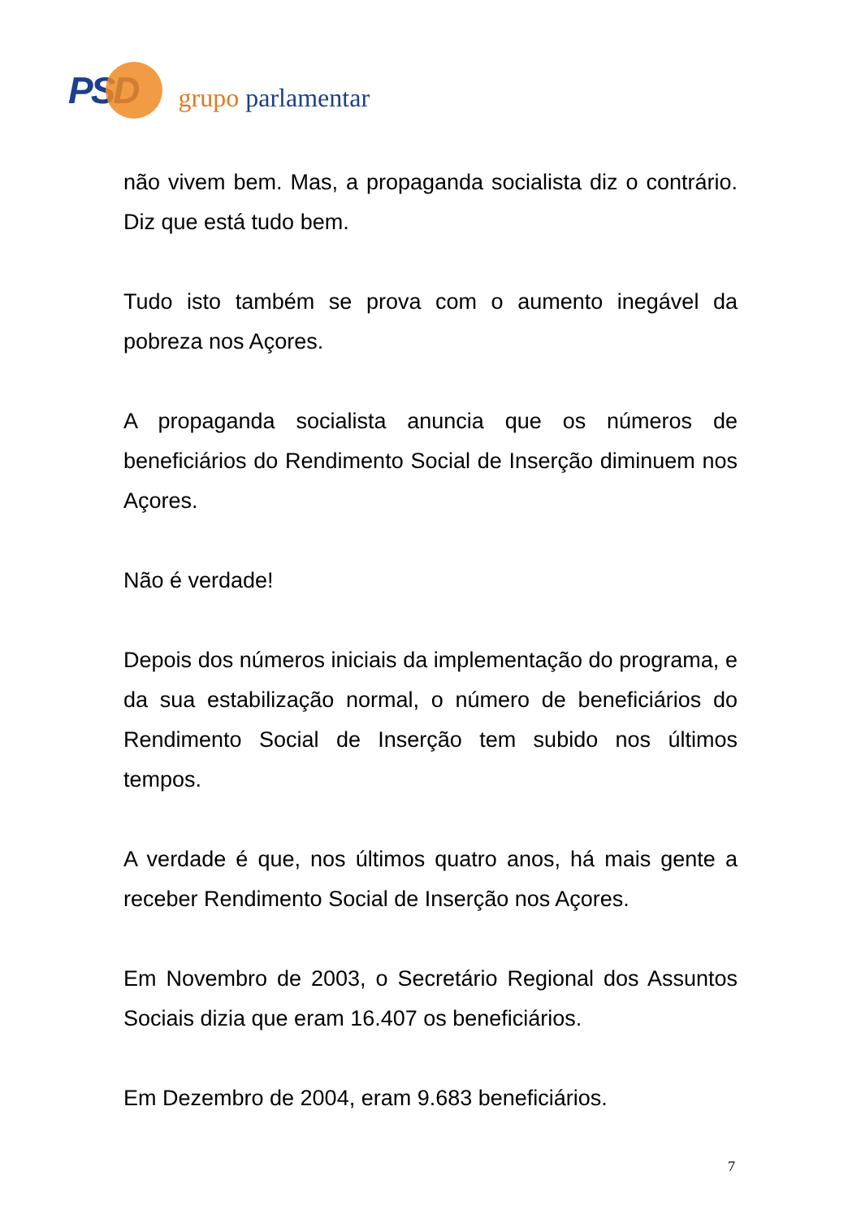PSD
grupo parlamentar
não vivem bem. Mas, a propaganda socialista diz o contrário. Diz que está tudo bem.
Tudo isto também se prova com o aumento inegável da pobreza nos Açores.
A propaganda socialista anuncia que os números de beneficiários do Rendimento Social de Inserção diminuem nos Açores.
Não é verdade!
Depois dos números iniciais da implementação do programa, e da sua estabilização normal, o número de beneficiários do Rendimento Social de Inserção tem subido nos últimos tempos.
A verdade é que, nos últimos quatro anos, há mais gente a receber Rendimento Social de Inserção nos Açores.
Em Novembro de 2003, o Secretário Regional dos Assuntos Sociais dizia que eram 16.407 os beneficiários.
Em Dezembro de 2004, eram 9.683 beneficiários.
7